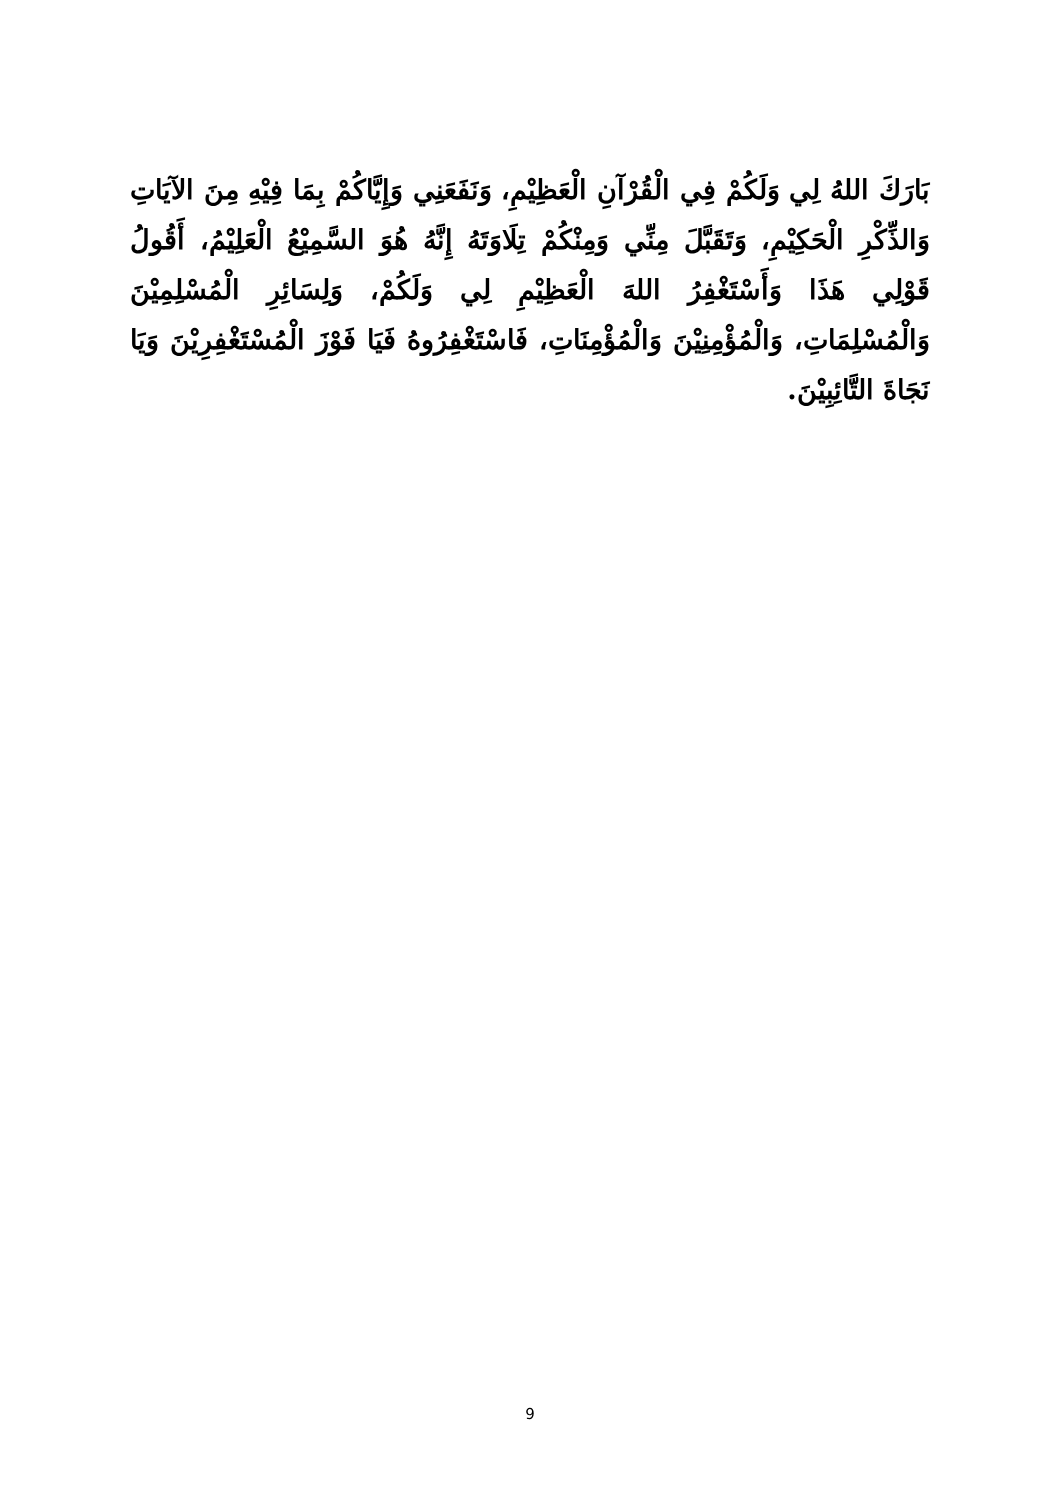بَارَكَ اللهُ لِي وَلَكُمْ فِي الْقُرْآنِ الْعَظِيْمِ، وَنَفَعَنِي وَإِيَّاكُمْ بِمَا فِيْهِ مِنَ الآيَاتِ وَالذِّكْرِ الْحَكِيْمِ، وَتَقَبَّلَ مِنِّي وَمِنْكُمْ تِلَاوَتَهُ إِنَّهُ هُوَ السَّمِيْعُ الْعَلِيْمُ، أَقُولُ قَوْلِي هَذَا وَأَسْتَغْفِرُ اللهَ الْعَظِيْمِ لِي وَلَكُمْ، وَلِسَائِرِ الْمُسْلِمِيْنَ وَالْمُسْلِمَاتِ، وَالْمُؤْمِنِيْنَ وَالْمُؤْمِنَاتِ، فَاسْتَغْفِرُوهُ فَيَا فَوْزَ الْمُسْتَغْفِرِيْنَ وَيَا نَجَاةَ التَّائِبِيْنَ.
9